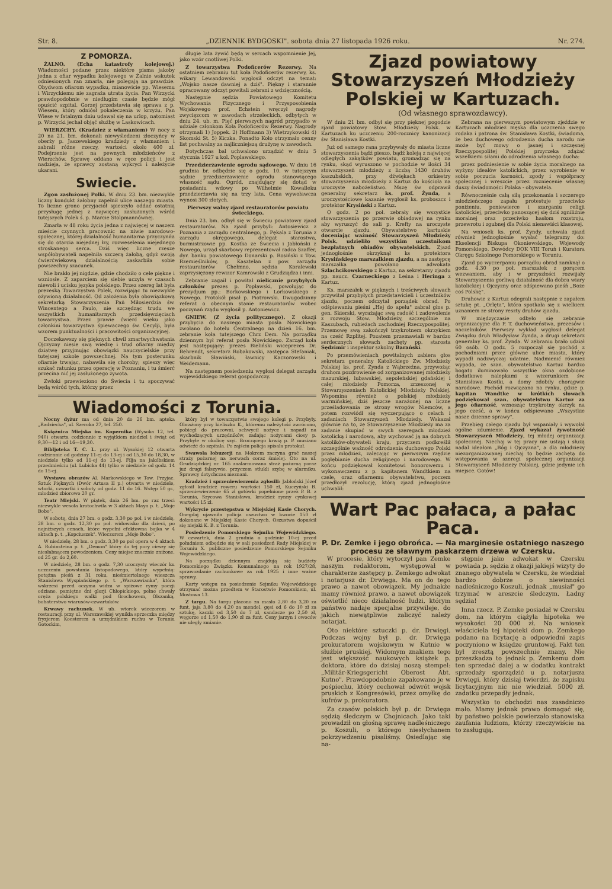Str. 8. „DZIENNIK BYDGOSKI". sobota dnia 27 listopada 1926 roku. Nr. 274.
Z POMORZA.
ŻALNO. (Echa katastrofy kolejowej.) Wiadomości podane przez niektóre pisma jakoby jedna z ofiar wypadku kolejowego w Żalnie wskutek odniesionych ran zmarła, nie polegają na prawdzie. Obydwom ofiarom wypadku, mianowicie pp. Wiesemu i Wirzyckiemu nie zagraża utrata życia. Pan Wirzycki prawdopodobnie w niedługim czasie będzie mógł opuścić szpital. Gorzej przedstawia się sprawa z p. Wiesem, który odniósł pokaleczenia w krzyżu. Pan Wiese w fatalnym dniu udawał się na urlop, natomiast p. Wirzycki jechał objąć służbę w Laskowicach.
WIERZCHY. (Kradzież z włamaniem) W nocy z 20 na 21. bm. dokonali niewyśledzeni złoczyńcy w oberży p. Jaszewskiego kradzieży z włamaniem i zabrali różne rzeczy, wartości około 400 zł. Podejrzenie jest na pewnych młodzieńców z Wierzchów. Sprawę oddano w ręce policji i jest nadzieja, że sprawcy zostaną wykryci i należycie ukarani.
Swiecie.
Zgon zasłużonej Polki. W dniu 23. bm. niezwykle liczny kondukt żałobny zapełnił ulice naszego miasta. To liczne grono przyjaciół spieszyło oddać ostatnią przysługę jednej z najwięcej zasłużonych wśród tutejszych Polek ś. p. Marcie Stolpmannównej.
Zmarła w 48 roku życia jedna z najwięcej w naszem mieście czynnych pracownic na niwie narodowo-społecznej, której działalność humanitarna przyczyniła się do otarcia niejednej łzy, rozweselenia niejednego stroskanego serca. Dziś więc liczne rzesze współobywateli napełniła szczerą żałobą, gdyż swoją ćwierćwiekową działalnością zaskarbiła sobie powszechny szacunek.
Nie brakło jej nigdzie, gdzie chodziło o cele piękne i wzniosłe. Z zaparciem się siebie uczyła w czasach niewoli i ucisku języka polskiego. Przez szereg lat była prezeską Towarzystwa Polek, rozwijając tu niezwykle ożywioną działalność. Od założenia była obowiązkową sekretarką Stowarzyszenia Pań Miłosierdzia św. Wincentego a Paulo, nie szczędząc trudu we wszystkich humanitarnych przedsięwzięciach towarzystwa. Przez prawie ćwierć wieku jako członkini towarzystwa śpiewaczego św. Cecylji, była wzorem punktualności i pracowitości organizacyjnej.
Doczekawszy się pięknych chwil zmartwychwstania Ojczyzny niesie swą wiedzę i trud ofiarny między dziatwę przyjmując obowiązki nauczycielskie przy tutejszej szkole powszechnej. Na tym posterunku ofiarnie trwając, nabawiła się choroby; spieszy więc szukać ratunku przez operację w Poznaniu, i tu śmierć przecina nić jej zasłużonego żywota.
Zwłoki przewieziono do Świecia i tu spoczywać będą wśród tych, którzy przez
długie lata żywić będą w sercach wspomnienie Jej, jako wzór cnotliwej Polki.
Z towarzystwa Podoficerów Rezerwy. Na ostatniem zebraniu tut koła Podoficerów rezerwy, ks. wikary Lewandowski wygłosił odczyt na temat: „Wojsko nasze dawniej a dziś". Piękny i starannie opracowany odczyt powitali zebrani z wdzięcznością.
Następnie sędzia Powiatowego Komitetu Wychowania Fizycznego i Przysposobienia Wojskowego prof. Echstein wręczył nagrody zwycięzcom w zawodach strzeleckich, odbytych w dniu 24. ub. m. Pięć pierwszych nagród przypadło w udziale członkom Koła Podoficerów Rezerwy. Nagrody otrzymali 1) Joppek. 2) Hoffmann 3) Wietrzykowski 4) Skomski St. 5) Kiczka. Ponadto Koło otrzymało cenny list pochwalny za najliczniejszą drużynę w zawodach.
Dotychczas bal uchwalono urządzić w dniu 5 stycznia 1927 u kol. Poplawskiego.
Przedzierżawienie ogrodu sądowego. W dniu 16 grudnia br. odbędzie się o godz. 10. w tutejszym sądzie przedzierżawienie ogrodu stanowiącego własność sądu. Ogród, znajdujący się dotąd w posiadaniu wdowy po Wilhelmie Kowalleku przedzierżawia się na trzy lata. Cena wywoławcza wynosi 300 złotych.
Pierwszy walny zjazd restauratorów powiatu świeckiego.
Dnia 23. bm. odbył się w Świeciu powiatowy zjazd restauratorów. Na zjazd przybyli: Antosiewicz z Poznania z zarządu centralnego, p. Pękala z Torunia z zarządu okręgowego, delegat starostwa, burmistrzowie pp. Kostka ze Świecia i Jabłoński z Nowego, urząd skarbowy reprezentował radca Szaffer, dyr. banku powiatowego Donarski p. Rosiński z Tow. Rzemieślników, p. Kasztelan z pow. zarządu restauratorów Chełmno, sędzia Koralewski zaprzysiężony rewizor Kamrowski z Grudziądza i inni.
Zebranie zagaił i powitał nielicznie przybyłych członków prezes p. Popławski, powołując do prezydjum pp.: Borkowskiego i Lorkowskiego z Nowego. Protokół pisał p. Piotrowski. Dwugodzinny referat o obecnym stanie restauratorów wobec poczynań rządu wygłosił p. Antoniewicz.
GNIEW. (Z życia politycznego). Z okazji przybycia do naszego miasta posła Nowickiego zwołano do hotelu Centralnego na dzień 16. bm. zebranie koła tutejszego Chrz Dem. Na porządku dziennym był referat posła Nowickiego. Zarząd koła jest następujący: prezes Bieliński wiceprezes Dr. Behrendt, sekretarz Robakowski, zastępca Stefaniak, skarbnik Sławiński, ławnicy Kaczorowski i Weidemann.
Na następnem posiedzeniu wygłosi delegat zarządu wojewódzkiego referat gospodarczy.
Wiadomości z Torunia.
Nocny dyżur ma od dnia 20 do 26 bm. apteka „Radziecka", ul. Szeroka 27, tel. 250.
Książnica Miejska im. Kopernika (Wysoka 12, tel. 940) otwarta codziennie z wyjątkiem niedziel i świąt od 9,30—12 i od 16—19,30.
Bibljoteka T. C. L. przy ul. Wysokiej 12 otwarta codziennie od godziny 11-ej do 13-ej i od 15,30 do 18,30, w niedziele tylko od 11-ej do 13-ej. Filja na Jakóbskiem przedmieściu (ul. Lubicka 44) tylko w niedziele od godz. 14 do 15-ej.
Wystawa obrazów Al. Markowskiego w Tow. Przyjac. Sztuk Pięknych (Dwór Artusa II p.) otwarta w niedziele, wtorki, czwartki i soboty od godz. 11 do 16. Wstęp 50 gr., młodzież zbiorowo 20 gr.
Teatr Miejski. W piątek, dnia 26 bm. po raz trzeci niezwykle wesoła krotochwila w 3 aktach Maya p. t. „Moje Bobo".
W sobotę, dnia 27 bm. o godz. 3,30 po poł. i w niedzielę, 28 bm. o godz. 12,30 po poł. widowisko dla dzieci, po najniższych cenach, które wypełni efektowna bajka w 4 aktach p. t. „Kopciuszek". Wieczorem „Moje Bobo".
W niedzielę, 28 bm. o godz. 3,30 po poł opera w 4 aktach A. Rubinsteina p. t. „Demon" który do tej pory cieszy się niesłabnącem powodzeniem. Ceny miejsc znacznie zniżone, od 25 gr. do 2,60.
W niedzielę, 28 bm. o godz. 7,30 uroczysty wieczór ku uczczeniu powstania listopadowego, który wypełnią: potężna pieśń z 31 roku, nieśmiertelnego wieszcza Stanisława Wyspiańskiego p. t. „Warszawianka", która wskrzesi przed oczyma widza w spiżowe rymy poezji odziane, pamiętne dni glorji Chłopickiego, pełne chwały oręża polskiego walki pod Grochowem, Olszanką, bohaterstwo wiarusów-czwartaków.
Krwawy rachunek. W ub. wtorek wieczorem w restauracji przy ul. Warszawskiej wynikła sprzeczka między fryzjerem Koesterem a urzędnikiem ruchu w Toruniu Gotockim,
który był w towarzystwie swojego kolegi p. Przybyły. Obrażony przy kieliszku K., któremu należytość zwrócono, pobiegł do pracowni, schwycił nożyce i napadł na wychodzących urzędników, zadając nożycami ciosy p. Przybyłe w okolicę szyi. Broczącego krwią p. P. musiano odwieźć do szpitala. Po zajściu policja spisała protokuł.
Swawola łobuzerji na Mokrem zaczyna grać naszej straży pożarnej na nerwach coraz śmielej. Oto na ul. Grudziądzkiej nr. 165 zaalarmowano straż pożarną poraz już drugi fałszywie, przyczem stłukli szybę w alarmiku. Sprawcy dotychczas nieznani.
Kradzież i sprzeniewierzenia zgłosili: Jabłoński Józef zgłosił kradzież roweru wartości 150 zł, Kuczyński B. sprzeniewierzenie 65 zł gotówki popełnione przez P. B. z Torunia, Szycowa Stanisława, kradzież rynny cynkowej wartości 15 zł.
Wykrycie przestępstwa w Miejskiej Kasie Chorych. Onegdaj ujawniła policja oszustwo w kwocie 150 zł dokonane w Miejskiej Kasie Chorych. Oszustwa dopuścił się niejaki K. B. z Torunia.
Posiedzenie Pomorskiego Sejmiku Wojewódzkiego. W czwartek, dnia 2 grudnia o godzinie 10-ej przed południem odbędzie się w sali posiedzeń Rady Miejskiej w Toruniu X. publiczne posiedzenie Pomorskiego Sejmiku Wojewódzkiego.
Na porządku dziennym znajdują się budżety Pomorskiego Związku Komunalnego na rok 1927/28, sprawozdanie rachunkowe za rok 1925 i inne ważne sprawy.
Karty wstępu na posiedzenie Sejmiku Wojewódzkiego otrzymać można przedtem w Starostwie Pomorskiem, ul. Mostowa 13.
Z targu. Na targu płacono za masło 2,80 do 3,20 za funt, jaja 3,80 do 4,20 za mendel, gęsi od 6 do 10 zł za sztukę, kaczki od 3,50 do 7 zł, sandacze po 2,50 zł, węgorze od 1,50 do 1,90 zł za funt. Ceny jarzyn i owoców nie uległy zmianie.
Zjazd powiatowy Stowarzyszeń Młodzieży Polskiej w Kartuzach.
(Od własnego sprawozdawcy).
W dniu 21 bm. odbył się przy pięknej pogodzie zjazd powiatowy Stow. Młodzieży Polsk. w Kartuzach ku uczczeniu 200-rocznicy kanonizacji św. Stanisława Kostki.
Już od samego rana przybywały do miasta liczne stowarzyszenia bądź pieszo, bądź koleją z najwięcej odległych zakątków powiatu, gromadząc się na rynku, skąd wyruszono w pochodzie w ilości 34 stowarzyszeń młodzieży z liczbą 1430 druhów kaszubskich, przy dźwiękach orkiestry stowarzyszenia młodzieży z Kartuz do kościoła na uroczyste nabożeństwo. Mszę św odprawił generalny sekretarz ks. prof. Żynda, a uroczystościowe kazanie wygłosił ks. proboszcz i protektor Krysiński z Kartuz.
O godz. 2 po poł. zebrały się wszystkie stowarzyszenia po przerwie obiadowej na rynku aby wyruszyć do sali p. Krefty na uroczyste otwarcie zjazdu. Obywatelstwo kartuskie doceniając ważność Stowarzyszeń Młodzieży Polsk. udzieliło wszystkim uczestnikom bezpłatnych obiadów obywatelskich. Zjazd jednogłośnie okrzyknął ks protektora Krysińskiego marszałkiem zjazdu, a na zastępcę marszałka powołano adwokata Szlachcikowskiego z Kartuz, na sekretarzy zjazdu pp. naucz. Czarneckiego z Leśna i Heringa z Kartuz.
Ks. marszałek w pięknych i treściwych słowach przywitał przybyłych przedstawicieli i uczestników zjazdu, poczem odczytał porządek obrad. Po odśpiewaniu pieśni „Hej do apelu" zabrał głos p. gen. Skierski, wyrażając swą radość i zadowolenie z rozwoju Stow. Młodzieży, szczególnie na Kaszubach, rubieżach zachodniej Rzeczypospolitej. Przemowę swą zakończył trzykrotnem okrzykiem na cześć Rzplitej. Pozatem przemawiali w bardzo serdecznych słowach zachęty pp. starosta Sędzimir i inspektor szkolny Barański.
Po przemówieniach powitalnych zabiera głos sekretarz generalny Katolickiego Zw. Młodzieży Polskiej ks. prof. Żynda z Wąbrzeźna, przywożąc druhom pozdrowienie od zorganizowanej młodzieży mazurskiej, lubawskiej, sępoleńskiej gdańskiej i całej młodzieży Pomorza, zrzeszonej w Stowarzyszeniach Katolickiej Młodzieży Polskiej. Wspomina również o polskiej młodzieży warmińskiej, dziś jeszcze narażonej na liczne prześladowania ze strony wrogów Niemców, a potem rozwiódł się wyczerpująco o celach i zadaniach Stowarzyszeń Młodzieży. Wskazał głównie na to, że Stowarzyszenie Młodzieży ma za zadanie skupiać w swych szeregach młodzież katolicką i narodową, aby wychować ją na dobrych katolików-obywateli kraju, przyczem podkreślił szczególnie ważność odrodzenia duchowego Polski przez młodzież, zalecając w pierwszym rzędzie pogłębianie ducha religijnego i narodowego. W końcu podziękował komitetowi honorowemu i wykonawczemu z p. kapitanem Wandtkiem na czele, oraz ofiarnemu obywatelstwu, poczem przedłożył rezolucję, którą zjazd jednogłośnie uchwalił:
Zebrana na pierwszym powiatowym zjeździe w Kartuzach młodzież męska dla uczczenia swego rodaka i patrona św. Stanisława Kostki, świadoma, że bez duchowego odrodzenia ducha narodu nie może być mowy o jasnej i szczęsnej Rzeczypospolitej Polskiej przyrzeka zdążać wszelkiemi siłami do odrodzenia własnego ducha:
przez podniesienie w sobie życia moralnego na wyżyny ideałów katolickich, przez wyrobienie w sobie poczucia karności, zgody i współpracy społecznej i wreszcie przez rozniecenie własnej duszy świadomości Polaka - obywatela.
Równocześnie całą siłą przekonania i szczerego młodzieńczego zapału protestuje przeciwko poniżeniu, poniewierce i szarganiu religji katolickiej, przeciwko panoszącej się dziś zgniliźnie moralnej oraz przeciwko hasłom rozstroju, przewrotu i zgubnej dla Polski nienawiści klasowej.
Na wniosek ks. prof. Żyndy, uchwala zjazd również jednogłośnie wysłać telegramy do: Ekselencji Biskupa Okoniewskiego, Wojewody Pomorskiego, Dowódcy DOK VIII Toruń i Kuratora Okręgu Szkolnego Pomorskiego w Toruniu.
Zjazd po wyczerpaniu porządku obrad zamknął o godz. 4.30 po poł. marszałek z gorącem wezwaniem, aby i w przyszłości rozwijały Stowarzyszenia gorliwą działalność dla dobra wiary katolickiej i Ojczyzny oraz odśpiewano pieśń „Boże coś Polskę".
Druhowie z Kartuz odegrali następnie z zapałem sztukę pt. „Orlęta", która spotkała się z wielkiem uznaniem ze strony reszty druhów zjazdu.
W międzyczasie odbyło się zebranie organizacyjne dla P. T. duchowieństwa, prezesów i naczelników. Pierwszy wykład wygłosił delegat Związku druh Władysław Żynda, a drugi sekretarz generalny ks. prof. Żynda. W zebraniu brało udział 60 osób. O godz. 5 rozpoczął się pochód z pochodniami przez główne ulice miasta, który wypadł nadzwyczaj udatnie. Nadmienić również wypada, że szan. obywatelstwo Kartuz bardzo bogato iluminowało wszystkie okna ozdobione dodatkowo nalepkami z wizerunkiem św. Stanisława Kostki, a domy zdobiły chorągwie narodowe. Pochód rozwiązano na rynku, gdzie p. kapitan Wandtke w krótkich słowach podziękował szan. obywatelstwu Kartuz za jego ofiarność, wznosząc trzykrotny okrzyk na jego cześć, a w końcu odśpiewano „Wszystkie nasze dzienne sprawy".
Przebieg całego zjazdu był wspaniały i wywołał ogólne zdumienie. Zjazd wykazał żywotność Stowarzyszeń Młodzieży, tej młodej organizacji społecznej. Niechaj w tej pracy nie ustają i służą nadal ideałom „Bóg i Ojczyzna", a dla młodzieży niezorganizowanej niechaj to będzie zachętą do wstępowania w szeregi społecznej organizacji Stowarzyszeń Młodzieży Polskiej, gdzie jedynie ich miejsce. Gotów!
Wart Pac pałaca, a pałac Paca.
P. Dr. Zemke i jego obrońca. — Na marginesie ostatniego naszego procesu ze sławnym paskarzem drzewa w Czersku.
W procesie, który wytoczył pan Zemke naszym redaktorom, występował w charakterze zastępcy p. Zemkego adwokat i notarjusz dr. Drwięga. Ma on do tego prawo a nawet obowiązek. My jednakże mamy również prawo, a nawet obowiązek oświetlić nieco działalność ludzi, którym państwo nadaje specjalne przywileje, do jakich niewątpliwie zaliczyć należy notarjat.
Oto niektóre sztuczki p. dr. Drwięgi. Podczas wojny był p. dr. Drwięga prokuratorem wojskowym w Kutnie w służbie pruskiej. Widomym znakiem tego jest większość naukowych książek p. doktora, które do dzisiaj noszą stempel: „Militär-Kriegsgericht Oberost Abt. Kutno". Prawdopodobnie zapakowano je w pośpiechu, który cechował odwrót wojsk pruskich z Kongresówki, przez omyłkę do kufrów p. prokuratora.
Za czasów polskich był p. dr. Drwięga sędzią śledczym w Chojnicach. Jako taki prowadził on głośną sprawę nadleśniczego p. Koszuli, o którego niesłychanem pokrzywdzeniu pisaliśmy. Osiedlając się na-
stępnie jako adwokat w Czersku powiada p. sędzia z okazji jakiejś wizyty do znanego obywatela w Czersku, że wiedział bardzo dobrze o niewinności nadleśniczego Koszuli, jednak „musiał" go trzymać w areszcie śledczym. Ładny sędzia!
Inna rzecz. P. Zemke posiadał w Czersku dom, na którym ciążyła hipoteka we wysokości 20 000 zł. Na wniosek właściciela tej hipoteki dom p. Zemkego podano na licytację a odpowiedni zapis poczyniono w księdze gruntowej. Fakt ten był zresztą powszechnie znany. Nie przeszkadza to jednak p. Zemkemu dom ten sprzedać dalej a w dodatku kontrakt sprzedaży sporządzić u p. notarjusza Drwięgi, który dzisiaj twierdzi, że zapisku licytacyjnym nic nie wiedział. 5000 zł. zadatku przepadły jednak.
Wszystko to obchodzi nas zasadniczo mało. Mamy jednak prawo domagać się, by państwo polskie powierzało stanowiska zaufania ludziom, którzy rzeczywiście na to zasługują.